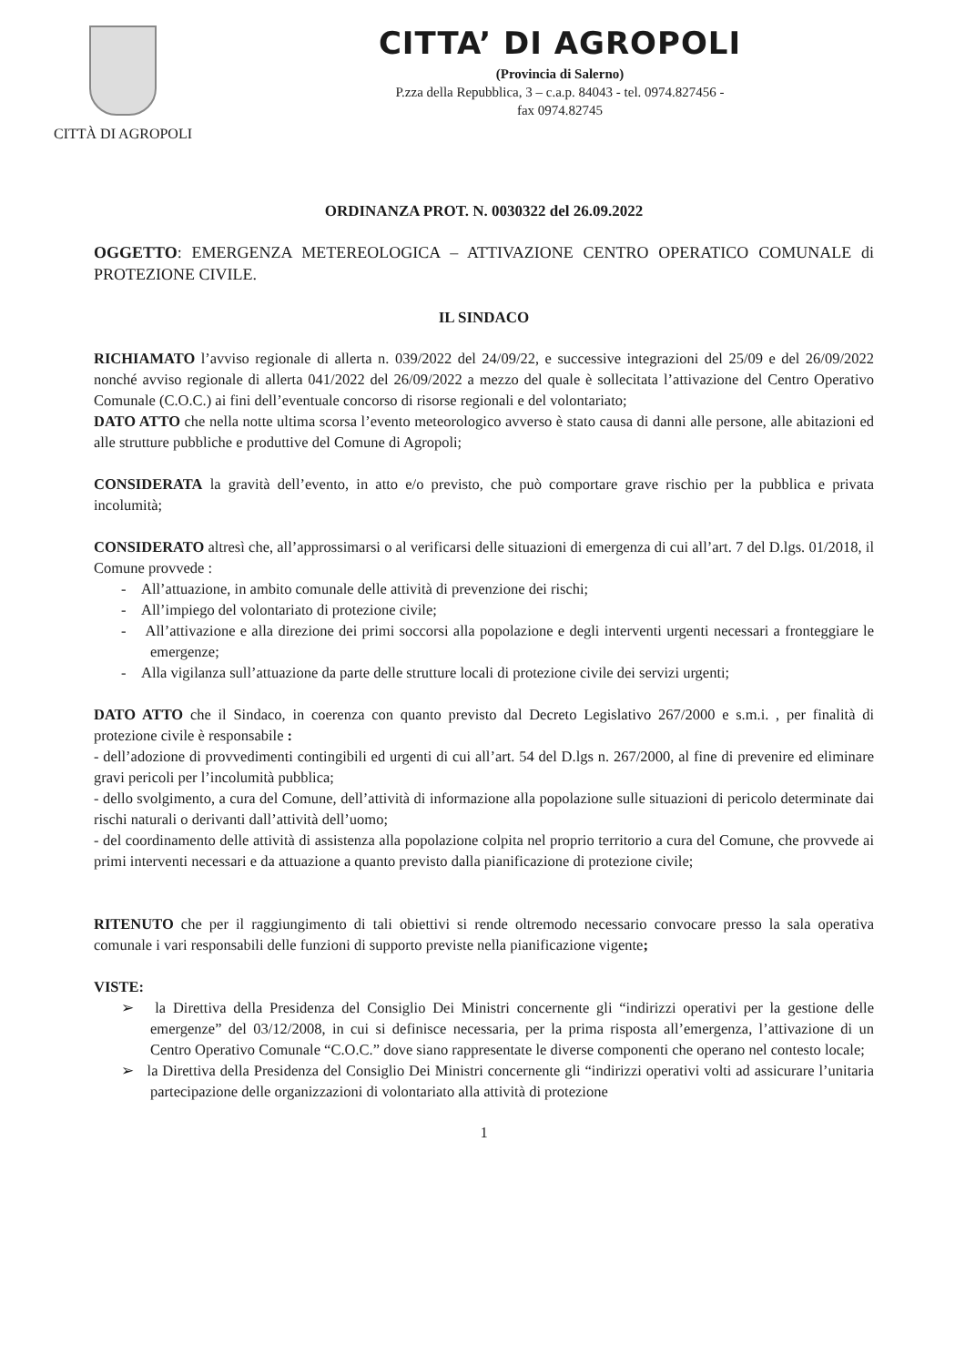CITTÀ DI AGROPOLI
CITTA’ DI AGROPOLI
(Provincia di Salerno)
P.zza della Repubblica, 3 – c.a.p. 84043 - tel. 0974.827456 -
fax 0974.82745
ORDINANZA PROT. N. 0030322 del 26.09.2022
OGGETTO: EMERGENZA METEREOLOGICA – ATTIVAZIONE CENTRO OPERATICO COMUNALE di PROTEZIONE CIVILE.
IL SINDACO
RICHIAMATO l’avviso regionale di allerta n. 039/2022 del 24/09/22, e successive integrazioni del 25/09 e del 26/09/2022 nonché avviso regionale di allerta 041/2022 del 26/09/2022 a mezzo del quale è sollecitata l’attivazione del Centro Operativo Comunale (C.O.C.) ai fini dell’eventuale concorso di risorse regionali e del volontariato;
DATO ATTO che nella notte ultima scorsa l’evento meteorologico avverso è stato causa di danni alle persone, alle abitazioni ed alle strutture pubbliche e produttive del Comune di Agropoli;
CONSIDERATA la gravità dell’evento, in atto e/o previsto, che può comportare grave rischio per la pubblica e privata incolumità;
CONSIDERATO altresì che, all’approssimarsi o al verificarsi delle situazioni di emergenza di cui all’art. 7 del D.lgs. 01/2018, il Comune provvede :
- All’attuazione, in ambito comunale delle attività di prevenzione dei rischi;
- All’impiego del volontariato di protezione civile;
- All’attivazione e alla direzione dei primi soccorsi alla popolazione e degli interventi urgenti necessari a fronteggiare le emergenze;
- Alla vigilanza sull’attuazione da parte delle strutture locali di protezione civile dei servizi urgenti;
DATO ATTO che il Sindaco, in coerenza con quanto previsto dal Decreto Legislativo 267/2000 e s.m.i. , per finalità di protezione civile è responsabile :
- dell’adozione di provvedimenti contingibili ed urgenti di cui all’art. 54 del D.lgs n. 267/2000, al fine di prevenire ed eliminare gravi pericoli per l’incolumità pubblica;
- dello svolgimento, a cura del Comune, dell’attività di informazione alla popolazione sulle situazioni di pericolo determinate dai rischi naturali o derivanti dall’attività dell’uomo;
- del coordinamento delle attività di assistenza alla popolazione colpita nel proprio territorio a cura del Comune, che provvede ai primi interventi necessari e da attuazione a quanto previsto dalla pianificazione di protezione civile;
RITENUTO che per il raggiungimento di tali obiettivi si rende oltremodo necessario convocare presso la sala operativa comunale i vari responsabili delle funzioni di supporto previste nella pianificazione vigente;
VISTE:
➢ la Direttiva della Presidenza del Consiglio Dei Ministri concernente gli “indirizzi operativi per la gestione delle emergenze” del 03/12/2008, in cui si definisce necessaria, per la prima risposta all’emergenza, l’attivazione di un Centro Operativo Comunale “C.O.C.” dove siano rappresentate le diverse componenti che operano nel contesto locale;
➢ la Direttiva della Presidenza del Consiglio Dei Ministri concernente gli “indirizzi operativi volti ad assicurare l’unitaria partecipazione delle organizzazioni di volontariato alla attività di protezione
1